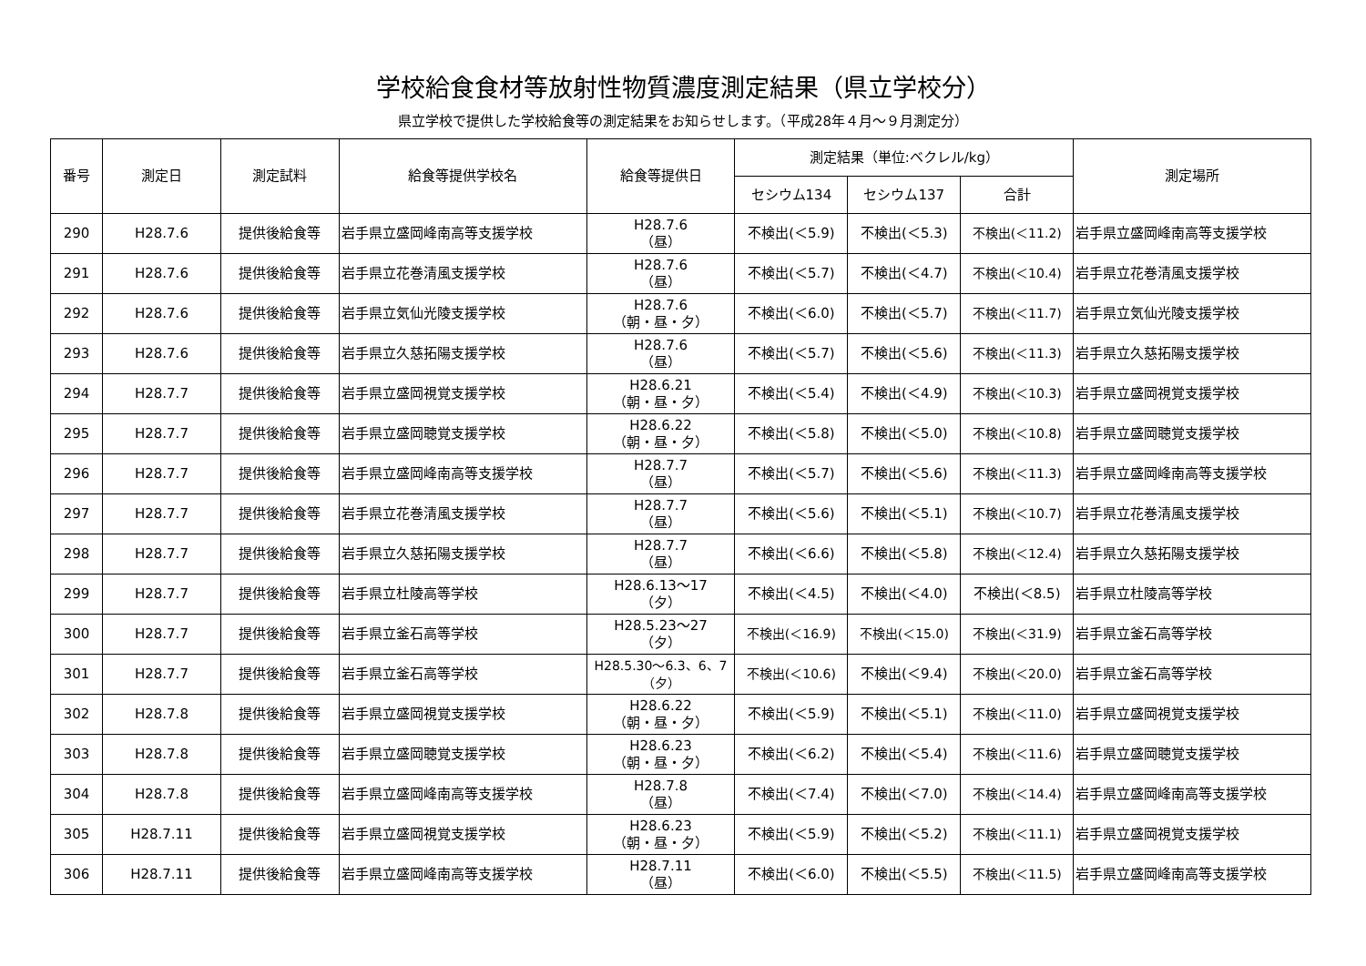学校給食食材等放射性物質濃度測定結果（県立学校分）
県立学校で提供した学校給食等の測定結果をお知らせします。（平成28年４月～９月測定分）
| 番号 | 測定日 | 測定試料 | 給食等提供学校名 | 給食等提供日 | 測定結果（単位:ベクレル/kg） | | | 測定場所 |
| --- | --- | --- | --- | --- | --- | --- | --- | --- |
| | | | | | セシウム134 | セシウム137 | 合計 | |
| 290 | H28.7.6 | 提供後給食等 | 岩手県立盛岡峰南高等支援学校 | H28.7.6 （昼） | 不検出(＜5.9) | 不検出(＜5.3) | 不検出(＜11.2) | 岩手県立盛岡峰南高等支援学校 |
| 291 | H28.7.6 | 提供後給食等 | 岩手県立花巻清風支援学校 | H28.7.6 （昼） | 不検出(＜5.7) | 不検出(＜4.7) | 不検出(＜10.4) | 岩手県立花巻清風支援学校 |
| 292 | H28.7.6 | 提供後給食等 | 岩手県立気仙光陵支援学校 | H28.7.6 （朝・昼・夕） | 不検出(＜6.0) | 不検出(＜5.7) | 不検出(＜11.7) | 岩手県立気仙光陵支援学校 |
| 293 | H28.7.6 | 提供後給食等 | 岩手県立久慈拓陽支援学校 | H28.7.6 （昼） | 不検出(＜5.7) | 不検出(＜5.6) | 不検出(＜11.3) | 岩手県立久慈拓陽支援学校 |
| 294 | H28.7.7 | 提供後給食等 | 岩手県立盛岡視覚支援学校 | H28.6.21 （朝・昼・夕） | 不検出(＜5.4) | 不検出(＜4.9) | 不検出(＜10.3) | 岩手県立盛岡視覚支援学校 |
| 295 | H28.7.7 | 提供後給食等 | 岩手県立盛岡聴覚支援学校 | H28.6.22 （朝・昼・夕） | 不検出(＜5.8) | 不検出(＜5.0) | 不検出(＜10.8) | 岩手県立盛岡聴覚支援学校 |
| 296 | H28.7.7 | 提供後給食等 | 岩手県立盛岡峰南高等支援学校 | H28.7.7 （昼） | 不検出(＜5.7) | 不検出(＜5.6) | 不検出(＜11.3) | 岩手県立盛岡峰南高等支援学校 |
| 297 | H28.7.7 | 提供後給食等 | 岩手県立花巻清風支援学校 | H28.7.7 （昼） | 不検出(＜5.6) | 不検出(＜5.1) | 不検出(＜10.7) | 岩手県立花巻清風支援学校 |
| 298 | H28.7.7 | 提供後給食等 | 岩手県立久慈拓陽支援学校 | H28.7.7 （昼） | 不検出(＜6.6) | 不検出(＜5.8) | 不検出(＜12.4) | 岩手県立久慈拓陽支援学校 |
| 299 | H28.7.7 | 提供後給食等 | 岩手県立杜陵高等学校 | H28.6.13～17 （夕） | 不検出(＜4.5) | 不検出(＜4.0) | 不検出(＜8.5) | 岩手県立杜陵高等学校 |
| 300 | H28.7.7 | 提供後給食等 | 岩手県立釜石高等学校 | H28.5.23～27 （夕） | 不検出(＜16.9) | 不検出(＜15.0) | 不検出(＜31.9) | 岩手県立釜石高等学校 |
| 301 | H28.7.7 | 提供後給食等 | 岩手県立釜石高等学校 | H28.5.30～6.3、6、7 （夕） | 不検出(＜10.6) | 不検出(＜9.4) | 不検出(＜20.0) | 岩手県立釜石高等学校 |
| 302 | H28.7.8 | 提供後給食等 | 岩手県立盛岡視覚支援学校 | H28.6.22 （朝・昼・夕） | 不検出(＜5.9) | 不検出(＜5.1) | 不検出(＜11.0) | 岩手県立盛岡視覚支援学校 |
| 303 | H28.7.8 | 提供後給食等 | 岩手県立盛岡聴覚支援学校 | H28.6.23 （朝・昼・夕） | 不検出(＜6.2) | 不検出(＜5.4) | 不検出(＜11.6) | 岩手県立盛岡聴覚支援学校 |
| 304 | H28.7.8 | 提供後給食等 | 岩手県立盛岡峰南高等支援学校 | H28.7.8 （昼） | 不検出(＜7.4) | 不検出(＜7.0) | 不検出(＜14.4) | 岩手県立盛岡峰南高等支援学校 |
| 305 | H28.7.11 | 提供後給食等 | 岩手県立盛岡視覚支援学校 | H28.6.23 （朝・昼・夕） | 不検出(＜5.9) | 不検出(＜5.2) | 不検出(＜11.1) | 岩手県立盛岡視覚支援学校 |
| 306 | H28.7.11 | 提供後給食等 | 岩手県立盛岡峰南高等支援学校 | H28.7.11 （昼） | 不検出(＜6.0) | 不検出(＜5.5) | 不検出(＜11.5) | 岩手県立盛岡峰南高等支援学校 |